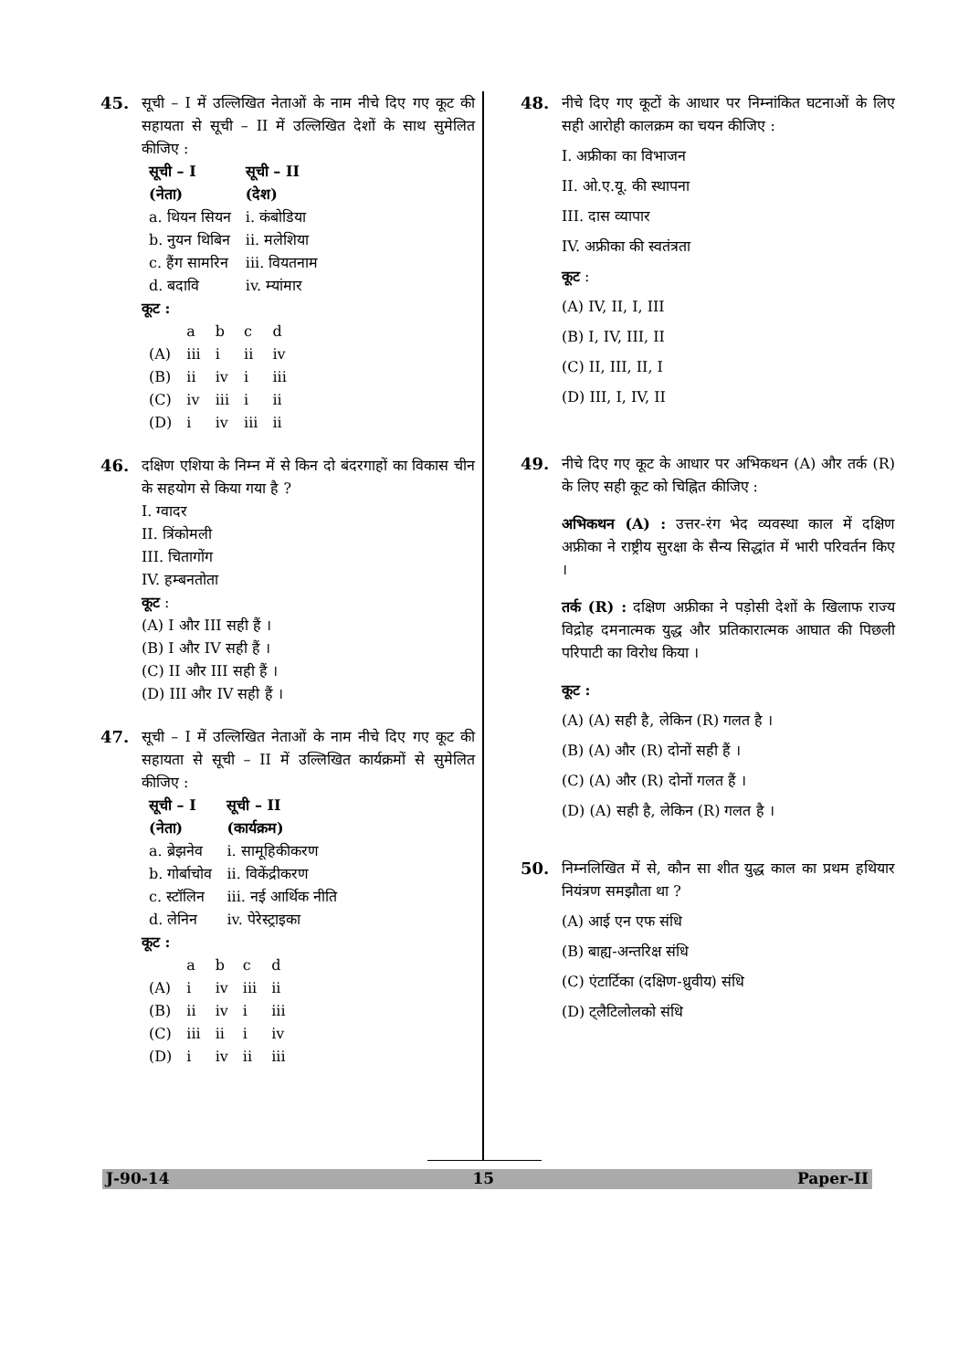45. सूची – I में उल्लिखित नेताओं के नाम नीचे दिए गए कूट की सहायता से सूची – II में उल्लिखित देशों के साथ सुमेलित कीजिए :
| सूची – I (नेता) | सूची – II (देश) |
| --- | --- |
| a. थियन सियन | i. कंबोडिया |
| b. नुयन थिबिन | ii. मलेशिया |
| c. हैंग सामरिन | iii. वियतनाम |
| d. बदावि | iv. म्यांमार |
कूट :
| | a | b | c | d |
| (A) | iii | i | ii | iv |
| (B) | ii | iv | i | iii |
| (C) | iv | iii | i | ii |
| (D) | i | iv | iii | ii |
46. दक्षिण एशिया के निम्न में से किन दो बंदरगाहों का विकास चीन के सहयोग से किया गया है ?
I. ग्वादर
II. त्रिंकोमली
III. चितागोंग
IV. हम्बनतोता
कूट :
(A) I और III सही हैं ।
(B) I और IV सही हैं ।
(C) II और III सही हैं ।
(D) III और IV सही हैं ।
47. सूची – I में उल्लिखित नेताओं के नाम नीचे दिए गए कूट की सहायता से सूची – II में उल्लिखित कार्यक्रमों से सुमेलित कीजिए :
| सूची – I (नेता) | सूची – II (कार्यक्रम) |
| --- | --- |
| a. ब्रेझनेव | i. सामूहिकीकरण |
| b. गोर्बाचोव | ii. विकेंद्रीकरण |
| c. स्टॉलिन | iii. नई आर्थिक नीति |
| d. लेनिन | iv. पेरेस्ट्राइका |
कूट :
| | a | b | c | d |
| (A) | i | iv | iii | ii |
| (B) | ii | iv | i | iii |
| (C) | iii | ii | i | iv |
| (D) | i | iv | ii | iii |
48. नीचे दिए गए कूटों के आधार पर निम्नांकित घटनाओं के लिए सही आरोही कालक्रम का चयन कीजिए :
I. अफ्रीका का विभाजन
II. ओ.ए.यू. की स्थापना
III. दास व्यापार
IV. अफ्रीका की स्वतंत्रता
कूट :
(A) IV, II, I, III
(B) I, IV, III, II
(C) II, III, II, I
(D) III, I, IV, II
49. नीचे दिए गए कूट के आधार पर अभिकथन (A) और तर्क (R) के लिए सही कूट को चिह्नित कीजिए :
अभिकथन (A) : उत्तर-रंग भेद व्यवस्था काल में दक्षिण अफ्रीका ने राष्ट्रीय सुरक्षा के सैन्य सिद्धांत में भारी परिवर्तन किए ।
तर्क (R) : दक्षिण अफ्रीका ने पड़ोसी देशों के खिलाफ राज्य विद्रोह दमनात्मक युद्ध और प्रतिकारात्मक आघात की पिछली परिपाटी का विरोध किया ।
कूट :
(A) (A) सही है, लेकिन (R) गलत है ।
(B) (A) और (R) दोनों सही हैं ।
(C) (A) और (R) दोनों गलत हैं ।
(D) (A) सही है, लेकिन (R) गलत है ।
50. निम्नलिखित में से, कौन सा शीत युद्ध काल का प्रथम हथियार नियंत्रण समझौता था ?
(A) आई एन एफ संधि
(B) बाह्य-अन्तरिक्ष संधि
(C) एंटार्टिका (दक्षिण-ध्रुवीय) संधि
(D) ट्लैटिलोलको संधि
J-90-14 15 Paper-II